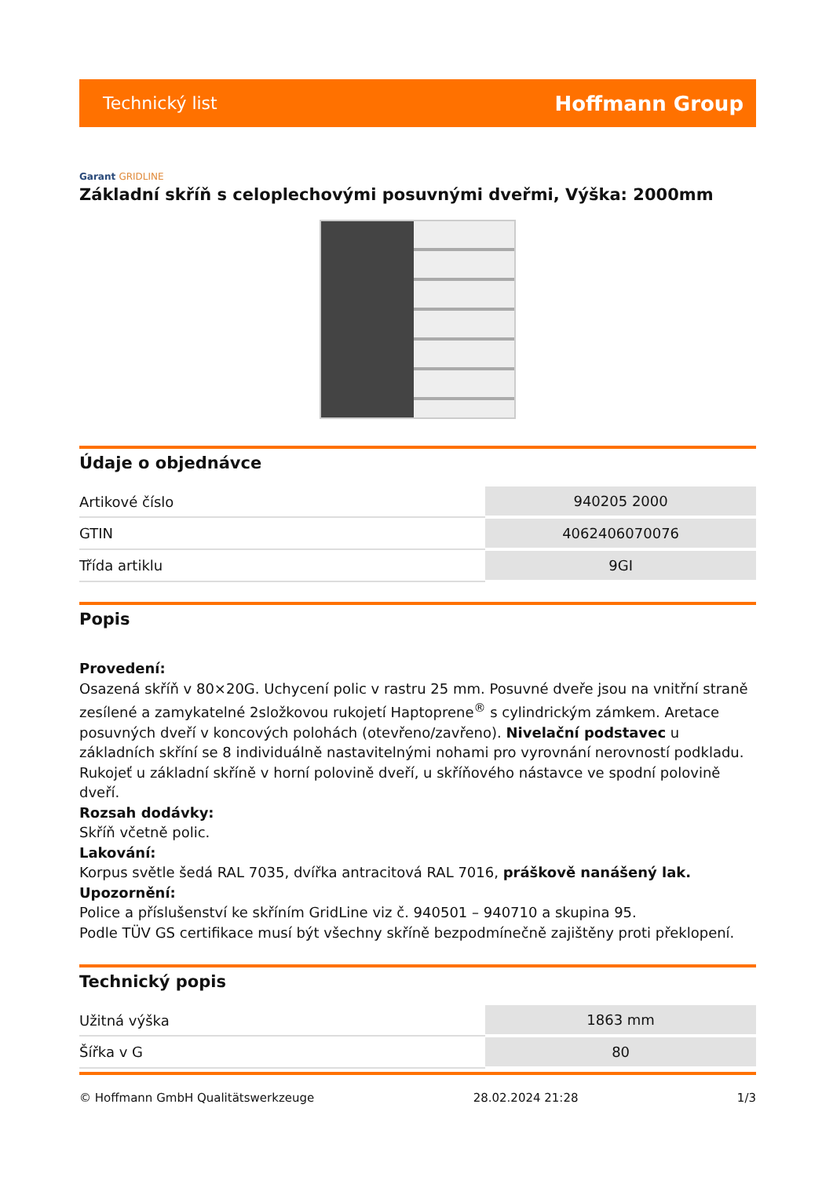Technický list Hoffmann Group
Garant GRIDLINE
Základní skříň s celoplechovými posuvnými dveřmi, Výška: 2000mm
Údaje o objednávce
| Artikové číslo | 940205 2000 |
| GTIN | 4062406070076 |
| Třída artiklu | 9GI |
Popis
Provedení:
Osazená skříň v 80×20G. Uchycení polic v rastru 25 mm. Posuvné dveře jsou na vnitřní straně zesílené a zamykatelné 2složkovou rukojetí Haptoprene<sup>®</sup> s cylindrickým zámkem. Aretace posuvných dveří v koncových polohách (otevřeno/zavřeno). Nivelační podstavec u základních skříní se 8 individuálně nastavitelnými nohami pro vyrovnání nerovností podkladu. Rukojeť u základní skříně v horní polovině dveří, u skříňového nástavce ve spodní polovině dveří.
Rozsah dodávky:
Skříň včetně polic.
Lakování:
Korpus světle šedá RAL 7035, dvířka antracitová RAL 7016, práškově nanášený lak.
Upozornění:
Police a příslušenství ke skříním GridLine viz č. 940501 – 940710 a skupina 95.
Podle TÜV GS certifikace musí být všechny skříně bezpodmínečně zajištěny proti překlopení.
Technický popis
| Užitná výška | 1863 mm |
| Šířka v G | 80 |
© Hoffmann GmbH Qualitätswerkzeuge 28.02.2024 21:28 1/3